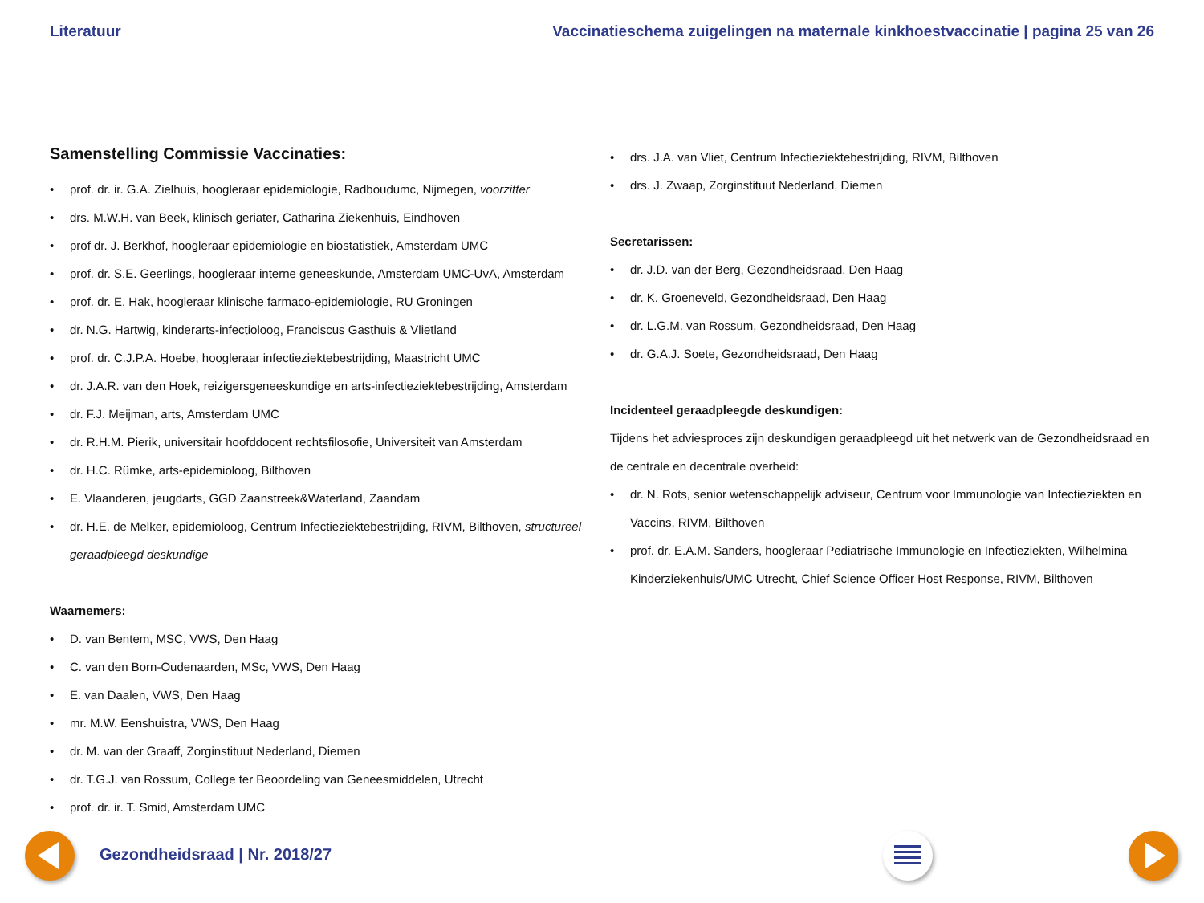Literatuur Vaccinatieschema zuigelingen na maternale kinkhoestvaccinatie | pagina 25 van 26
Samenstelling Commissie Vaccinaties:
• prof. dr. ir. G.A. Zielhuis, hoogleraar epidemiologie, Radboudumc, Nijmegen, voorzitter
• drs. M.W.H. van Beek, klinisch geriater, Catharina Ziekenhuis, Eindhoven
• prof dr. J. Berkhof, hoogleraar epidemiologie en biostatistiek, Amsterdam UMC
• prof. dr. S.E. Geerlings, hoogleraar interne geneeskunde, Amsterdam UMC-UvA, Amsterdam
• prof. dr. E. Hak, hoogleraar klinische farmaco-epidemiologie, RU Groningen
• dr. N.G. Hartwig, kinderarts-infectioloog, Franciscus Gasthuis & Vlietland
• prof. dr. C.J.P.A. Hoebe, hoogleraar infectieziektebestrijding, Maastricht UMC
• dr. J.A.R. van den Hoek, reizigersgeneeskundige en arts-infectieziektebestrijding, Amsterdam
• dr. F.J. Meijman, arts, Amsterdam UMC
• dr. R.H.M. Pierik, universitair hoofddocent rechtsfilosofie, Universiteit van Amsterdam
• dr. H.C. Rümke, arts-epidemioloog, Bilthoven
• E. Vlaanderen, jeugdarts, GGD Zaanstreek&Waterland, Zaandam
• dr. H.E. de Melker, epidemioloog, Centrum Infectieziektebestrijding, RIVM, Bilthoven, structureel geraadpleegd deskundige
Waarnemers:
• D. van Bentem, MSC, VWS, Den Haag
• C. van den Born-Oudenaarden, MSc, VWS, Den Haag
• E. van Daalen, VWS, Den Haag
• mr. M.W. Eenshuistra, VWS, Den Haag
• dr. M. van der Graaff, Zorginstituut Nederland, Diemen
• dr. T.G.J. van Rossum, College ter Beoordeling van Geneesmiddelen, Utrecht
• prof. dr. ir. T. Smid, Amsterdam UMC
• drs. J.A. van Vliet, Centrum Infectieziektebestrijding, RIVM, Bilthoven
• drs. J. Zwaap, Zorginstituut Nederland, Diemen
Secretarissen:
• dr. J.D. van der Berg, Gezondheidsraad, Den Haag
• dr. K. Groeneveld, Gezondheidsraad, Den Haag
• dr. L.G.M. van Rossum, Gezondheidsraad, Den Haag
• dr. G.A.J. Soete, Gezondheidsraad, Den Haag
Incidenteel geraadpleegde deskundigen:
Tijdens het adviesproces zijn deskundigen geraadpleegd uit het netwerk van de Gezondheidsraad en de centrale en decentrale overheid:
• dr. N. Rots, senior wetenschappelijk adviseur, Centrum voor Immunologie van Infectieziekten en Vaccins, RIVM, Bilthoven
• prof. dr. E.A.M. Sanders, hoogleraar Pediatrische Immunologie en Infectieziekten, Wilhelmina Kinderziekenhuis/UMC Utrecht, Chief Science Officer Host Response, RIVM, Bilthoven
Gezondheidsraad | Nr. 2018/27